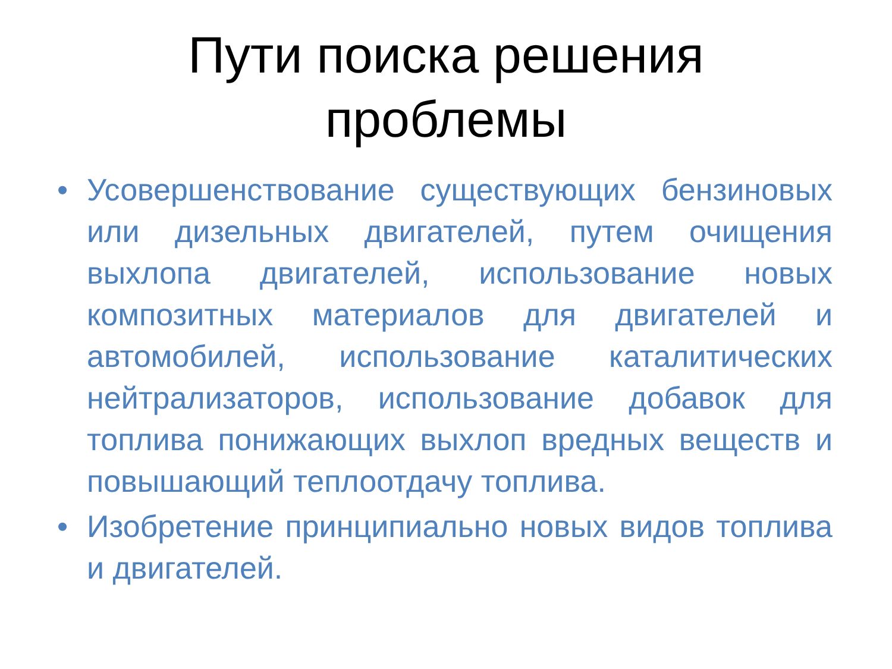Пути поиска решения
проблемы
• Усовершенствование существующих бензиновых или дизельных двигателей, путем очищения выхлопа двигателей, использование новых композитных материалов для двигателей и автомобилей, использование каталитических нейтрализаторов, использование добавок для топлива понижающих выхлоп вредных веществ и повышающий теплоотдачу топлива.
• Изобретение принципиально новых видов топлива и двигателей.